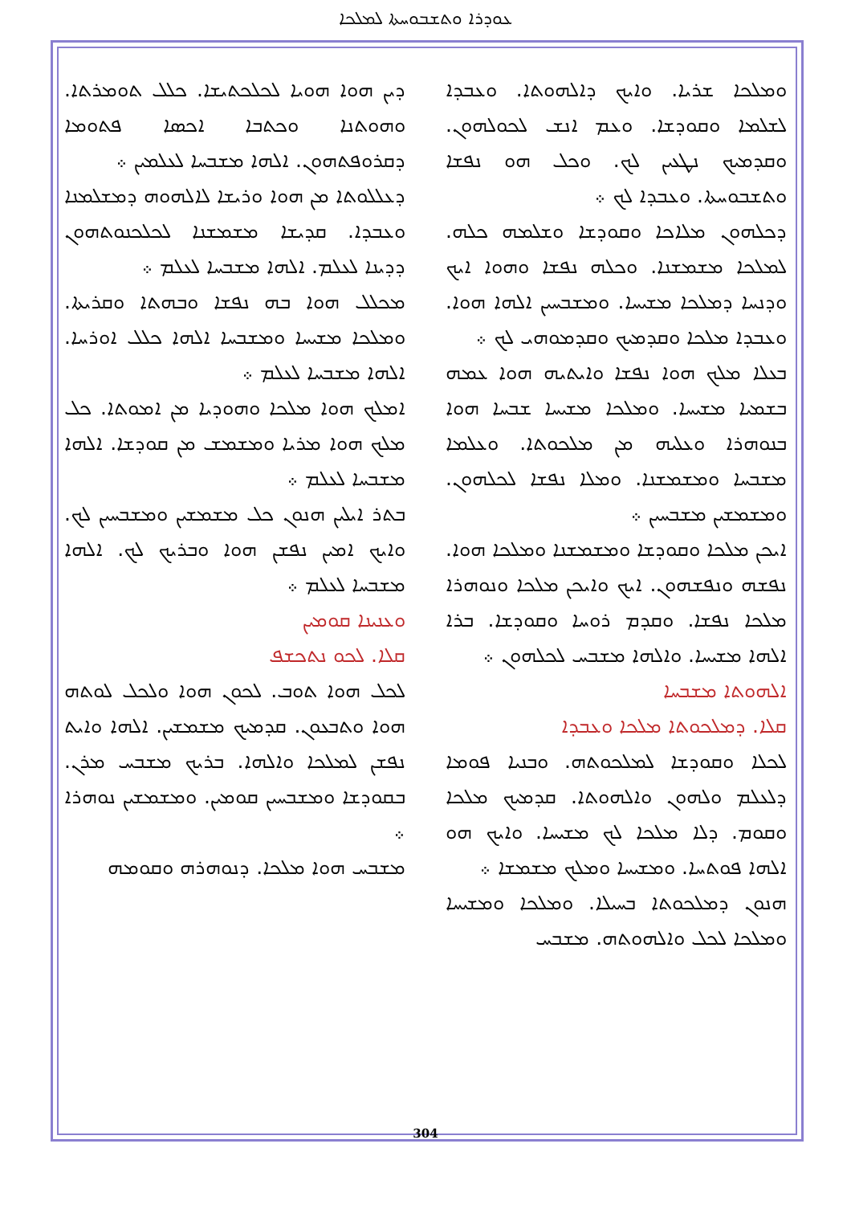ܥܘܕܪܐ ܘܬܫܒܘܚܬܐ ܠܡܠܟܐ
ܕܝܢ ܗܘܐ ܗܘܝܐ ܠܟܠܟܬܝܫܐ. ܟܠܠ ܬܘܡܪܬܐ. ܘܗܘܬܢܐ ܘܟܬܒܐ ܐܟܣܐ ܦܬܘܡܐ ܕܩܪܘܦܬܗܘܢ. ܐܠܗܐ ܡܫܒܚܐ ܠܥܠܡܝܢ ܀
ܕܥܠܠܘܬܐ ܡܢ ܗܘܐ ܘܪܝܫܐ ܠܐܠܗܘܗ ܕܡܫܠܡܢܐ ܘܥܒܕܐ. ܩܕܝܫܐ ܡܫܡܫܢܐ ܠܟܠܟܢܘܬܗܘܢ ܕܕܝܢܐ ܠܥܠܡ. ܐܠܗܐ ܡܫܒܚܐ ܠܥܠܡ ܀
ܡܟܠܠ ܗܘܐ ܒܗ ܢܦܫܐ ܘܒܗܬܐ ܘܩܪܝܬܐ. ܘܡܠܟܐ ܡܫܝܚܐ ܘܡܫܒܚܐ ܐܠܗܐ ܟܠܠ ܐܘܪܚܐ. ܐܠܗܐ ܡܫܒܚܐ ܠܥܠܡ ܀
ܐܡܠܟ ܗܘܐ ܡܠܟܐ ܘܗܘܕܝܐ ܡܢ ܐܡܘܬܐ. ܟܠ ܡܠܟ ܗܘܐ ܡܪܝܐ ܘܡܫܡܫ ܡܢ ܩܘܕܫܐ. ܐܠܗܐ ܡܫܒܚܐ ܠܥܠܡ ܀
ܒܬܪ ܐܝܠܝܢ ܗܢܘܢ ܟܠ ܡܫܡܫܝܢ ܘܡܫܒܚܝܢ ܠܟ. ܘܐܝܟ ܐܡܝܢ ܢܦܫܢ ܗܘܐ ܘܒܪܝܟ ܠܟ. ܐܠܗܐ ܡܫܒܚܐ ܠܥܠܡ ܀
ܘܥܢܝܢܐ ܩܘܡܝܢ
ܩܠܐ. ܠܟܘ ܢܬܟܫܦ
ܠܟܠ ܗܘܐ ܬܘܒ. ܠܟܘܢ ܗܘܐ ܘܠܟܠ ܠܘܬܗ ܗܘܐ ܘܬܒܥܘܢ. ܩܕܡܝܟ ܡܫܡܫܝܢ. ܐܠܗܐ ܘܐܝܬ ܢܦܫܢ ܠܡܠܟܐ ܘܐܠܗܐ. ܒܪܝܟ ܡܫܒܚ ܡܪܢ. ܒܩܘܕܫܐ ܘܡܫܒܚܝܢ ܩܘܡܝܢ. ܘܡܫܡܫܝܢ ܢܘܗܪܐ ܀
ܡܫܒܚ ܗܘܐ ܡܠܟܐ. ܕܢܘܗܪܗ ܘܩܘܡܗ
ܘܡܠܟܐ ܫܪܝܐ. ܘܐܝܟ ܕܐܠܗܘܬܐ. ܘܥܒܕܐ ܠܫܠܡܐ ܘܩܘܕܫܐ. ܘܥܡ ܐܢܫ ܠܟܘܠܗܘܢ. ܘܩܕܡܝܟ ܢܛܥܝܢ ܠܟ. ܘܟܠ ܗܘ ܢܦܫܐ ܘܬܫܒܘܚܬܐ. ܘܥܒܕܐ ܠܟ ܀
ܕܟܠܗܘܢ ܡܠܐܟܐ ܘܩܘܕܫܐ ܘܫܠܡܗ ܟܠܗ. ܠܡܠܟܐ ܡܫܡܫܢܐ. ܘܟܠܗ ܢܦܫܐ ܘܗܘܐ ܐܝܟ ܘܕܢܚܐ ܕܡܠܟܐ ܡܫܝܚܐ. ܘܡܫܒܚܝܢ ܐܠܗܐ ܗܘܐ. ܘܥܒܕܐ ܡܠܟܐ ܘܩܕܡܝܟ ܘܩܕܡܘܗܝ ܠܟ ܀
ܒܥܠܐ ܡܠܟ ܗܘܐ ܢܦܫܐ ܘܐܝܬܝܗ ܗܘܐ ܥܡܗ ܒܫܡܝܐ ܡܫܝܚܐ. ܘܡܠܟܐ ܡܫܝܚܐ ܫܒܚܐ ܗܘܐ ܒܢܘܗܪܐ ܘܥܠܝܗ ܡܢ ܡܠܟܘܬܐ. ܘܥܠܡܐ ܡܫܒܚܐ ܘܡܫܡܫܢܐ. ܘܡܠܐ ܢܦܫܐ ܠܟܠܗܘܢ. ܘܡܫܡܫܝܢ ܡܫܒܚܝܢ ܀
ܐܝܟܢ ܡܠܟܐ ܘܩܘܕܫܐ ܘܡܫܡܫܢܐ ܘܡܠܟܐ ܗܘܐ. ܢܦܫܗ ܘܢܦܫܗܘܢ. ܐܝܟ ܘܐܝܟܢ ܡܠܟܐ ܘܢܘܗܪܐ ܡܠܟܐ ܢܦܫܐ. ܘܩܕܡ ܪܘܚܐ ܘܩܘܕܫܐ. ܒܪܐ ܐܠܗܐ ܡܫܝܚܐ. ܘܐܠܗܐ ܡܫܒܚ ܠܟܠܗܘܢ ܀
ܐܠܗܘܬܐ ܡܫܒܚܐ
ܩܠܐ. ܕܡܠܟܘܬܐ ܡܠܟܐ ܘܥܒܕܐ
ܠܟܠܐ ܘܩܘܕܫܐ ܠܡܠܟܘܬܗ. ܘܒܢܝܐ ܦܘܡܐ ܕܠܥܠܡ ܘܠܗܘܢ ܘܐܠܗܘܬܐ. ܩܕܡܝܟ ܡܠܟܐ ܘܩܘܡ. ܕܠܐ ܡܠܟܐ ܠܟ ܡܫܝܚܐ. ܘܐܝܟ ܗܘ ܐܠܗܐ ܦܘܬܚܐ. ܘܡܫܝܚܐ ܘܡܠܟ ܡܫܡܫܐ ܀
ܗܢܘܢ ܕܡܠܟܘܬܐ ܒܚܝܠܐ. ܘܡܠܟܐ ܘܡܫܝܚܐ ܘܡܠܟܐ ܠܟܠ ܘܐܠܗܘܬܗ. ܡܫܒܚ
304